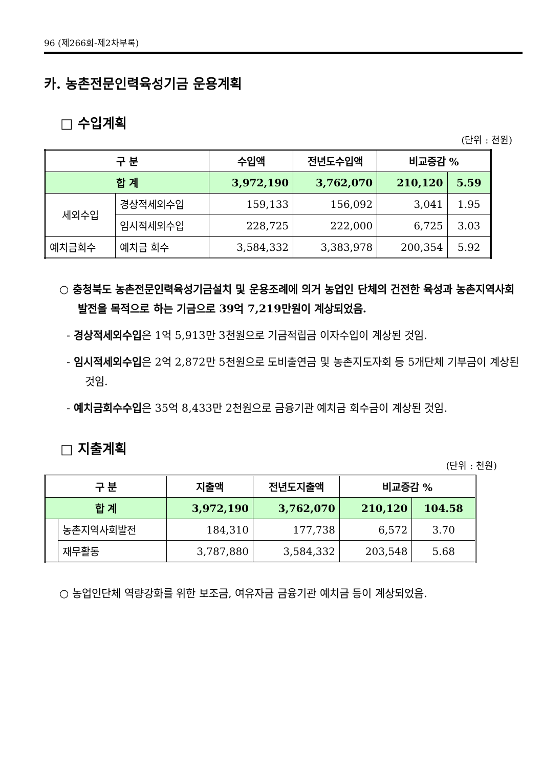96 (제266회-제2차부록)
카. 농촌전문인력육성기금 운용계획
□ 수입계획
(단위 : 천원)
| 구 분 | | 수입액 | 전년도수입액 | 비교증감 % | |
| --- | --- | --- | --- | --- | --- |
| 합 계 | | 3,972,190 | 3,762,070 | 210,120 | 5.59 |
| 세외수입 | 경상적세외수입 | 159,133 | 156,092 | 3,041 | 1.95 |
| | 임시적세외수입 | 228,725 | 222,000 | 6,725 | 3.03 |
| 예치금회수 | 예치금 회수 | 3,584,332 | 3,383,978 | 200,354 | 5.92 |
○ 충청북도 농촌전문인력육성기금설치 및 운용조례에 의거 농업인 단체의 건전한 육성과 농촌지역사회 발전을 목적으로 하는 기금으로 39억 7,219만원이 계상되었음.
- 경상적세외수입은 1억 5,913만 3천원으로 기금적립금 이자수입이 계상된 것임.
- 임시적세외수입은 2억 2,872만 5천원으로 도비출연금 및 농촌지도자회 등 5개단체 기부금이 계상된 것임.
- 예치금회수수입은 35억 8,433만 2천원으로 금융기관 예치금 회수금이 계상된 것임.
□ 지출계획
(단위 : 천원)
| 구 분 | | 지출액 | 전년도지출액 | 비교증감 % | |
| --- | --- | --- | --- | --- | --- |
| 합 계 | | 3,972,190 | 3,762,070 | 210,120 | 104.58 |
| | 농촌지역사회발전 | 184,310 | 177,738 | 6,572 | 3.70 |
| | 재무활동 | 3,787,880 | 3,584,332 | 203,548 | 5.68 |
○ 농업인단체 역량강화를 위한 보조금, 여유자금 금융기관 예치금 등이 계상되었음.